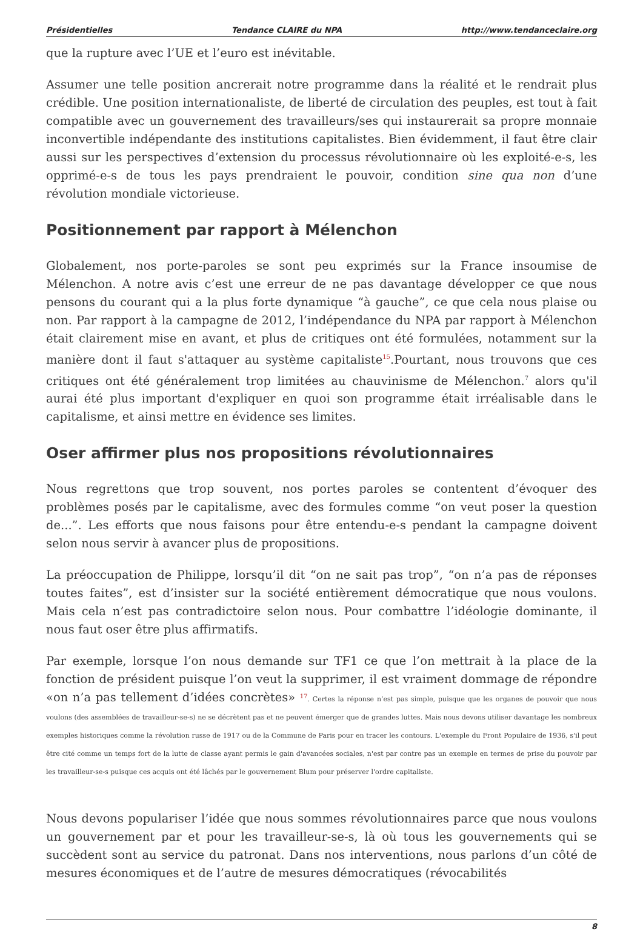Présidentielles Tendance CLAIRE du NPA http://www.tendanceclaire.org
que la rupture avec l’UE et l’euro est inévitable.
Assumer une telle position ancrerait notre programme dans la réalité et le rendrait plus crédible. Une position internationaliste, de liberté de circulation des peuples, est tout à fait compatible avec un gouvernement des travailleurs/ses qui instaurerait sa propre monnaie inconvertible indépendante des institutions capitalistes. Bien évidemment, il faut être clair aussi sur les perspectives d’extension du processus révolutionnaire où les exploité-e-s, les opprimé-e-s de tous les pays prendraient le pouvoir, condition sine qua non d’une révolution mondiale victorieuse.
Positionnement par rapport à Mélenchon
Globalement, nos porte-paroles se sont peu exprimés sur la France insoumise de Mélenchon. A notre avis c’est une erreur de ne pas davantage développer ce que nous pensons du courant qui a la plus forte dynamique “à gauche”, ce que cela nous plaise ou non. Par rapport à la campagne de 2012, l’indépendance du NPA par rapport à Mélenchon était clairement mise en avant, et plus de critiques ont été formulées, notamment sur la manière dont il faut s'attaquer au système capitaliste<sup>15</sup>.Pourtant, nous trouvons que ces critiques ont été généralement trop limitées au chauvinisme de Mélenchon.<sup>7</sup> alors qu'il aurai été plus important d'expliquer en quoi son programme était irréalisable dans le capitalisme, et ainsi mettre en évidence ses limites.
Oser affirmer plus nos propositions révolutionnaires
Nous regrettons que trop souvent, nos portes paroles se contentent d’évoquer des problèmes posés par le capitalisme, avec des formules comme “on veut poser la question de...”. Les efforts que nous faisons pour être entendu-e-s pendant la campagne doivent selon nous servir à avancer plus de propositions.
La préoccupation de Philippe, lorsqu’il dit “on ne sait pas trop”, “on n’a pas de réponses toutes faites”, est d’insister sur la société entièrement démocratique que nous voulons. Mais cela n’est pas contradictoire selon nous. Pour combattre l’idéologie dominante, il nous faut oser être plus affirmatifs.
Par exemple, lorsque l’on nous demande sur TF1 ce que l’on mettrait à la place de la fonction de président puisque l’on veut la supprimer, il est vraiment dommage de répondre «on n’a pas tellement d’idées concrètes» <sup>17</sup>. Certes la réponse n’est pas simple, puisque que les organes de pouvoir que nous voulons (des assemblées de travailleur-se-s) ne se décrètent pas et ne peuvent émerger que de grandes luttes. Mais nous devons utiliser davantage les nombreux exemples historiques comme la révolution russe de 1917 ou de la Commune de Paris pour en tracer les contours. L'exemple du Front Populaire de 1936, s'il peut être cité comme un temps fort de la lutte de classe ayant permis le gain d'avancées sociales, n'est par contre pas un exemple en termes de prise du pouvoir par les travailleur-se-s puisque ces acquis ont été lâchés par le gouvernement Blum pour préserver l'ordre capitaliste.
Nous devons populariser l’idée que nous sommes révolutionnaires parce que nous voulons un gouvernement par et pour les travailleur-se-s, là où tous les gouvernements qui se succèdent sont au service du patronat. Dans nos interventions, nous parlons d’un côté de mesures économiques et de l’autre de mesures démocratiques (révocabilités
8